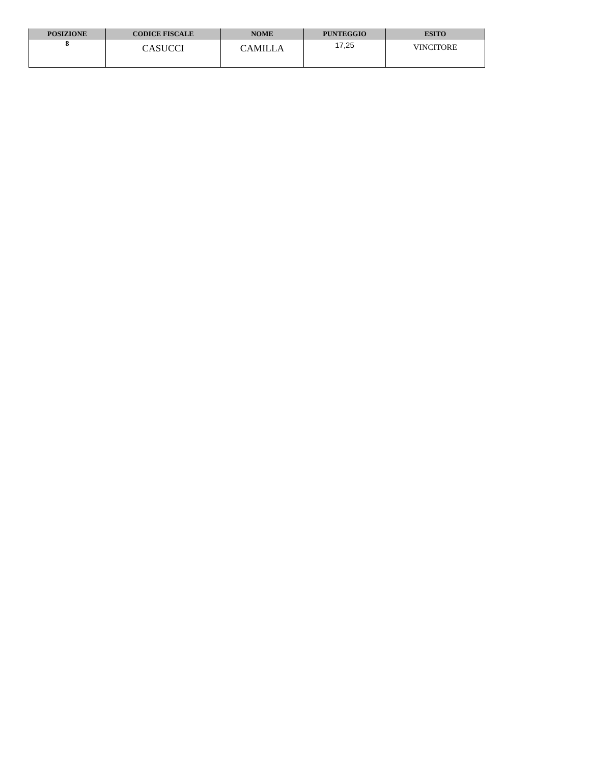| POSIZIONE | CODICE FISCALE | NOME | PUNTEGGIO | ESITO |
| --- | --- | --- | --- | --- |
| 8 | CASUCCI | CAMILLA | 17,25 | VINCITORE |